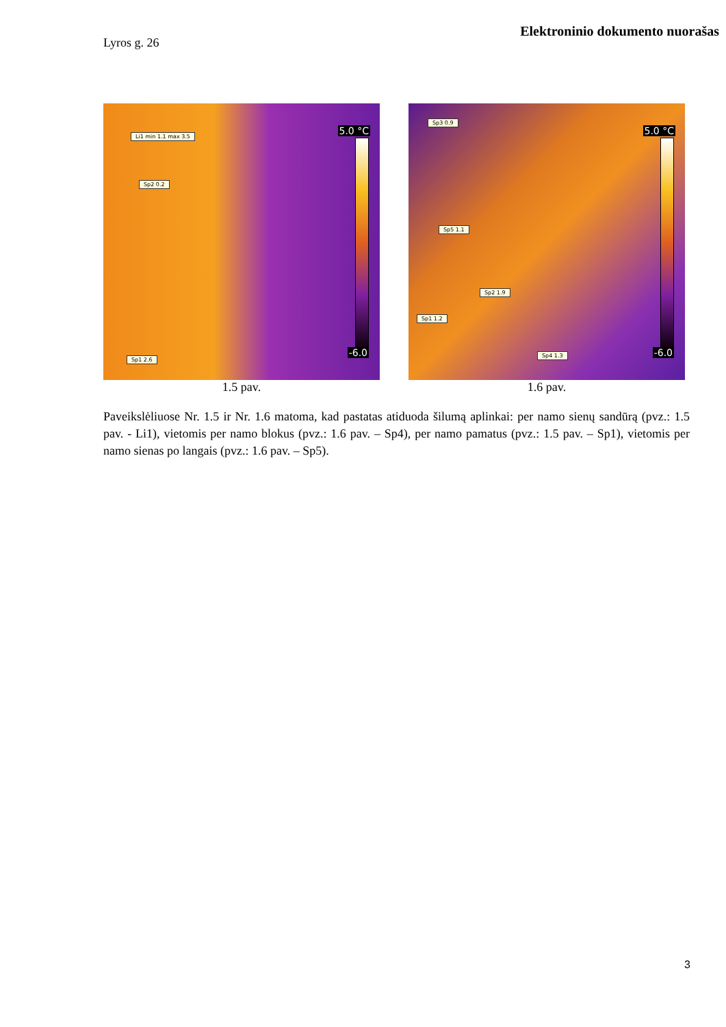Elektroninio dokumento nuorašas
Lyros g. 26
Li1 min 1.1 max 3.5
Sp2 0.2
Sp1 2.6
5.0 °C
-6.0
1.5 pav.
Sp3 0.9
Sp5 1.1
Sp2 1.9
Sp1 1.2
Sp4 1.3
5.0 °C
-6.0
1.6 pav.
Paveikslėliuose Nr. 1.5 ir Nr. 1.6 matoma, kad pastatas atiduoda šilumą aplinkai: per namo sienų sandūrą (pvz.: 1.5 pav. - Li1), vietomis per namo blokus (pvz.: 1.6 pav. – Sp4), per namo pamatus (pvz.: 1.5 pav. – Sp1), vietomis per namo sienas po langais (pvz.: 1.6 pav. – Sp5).
3